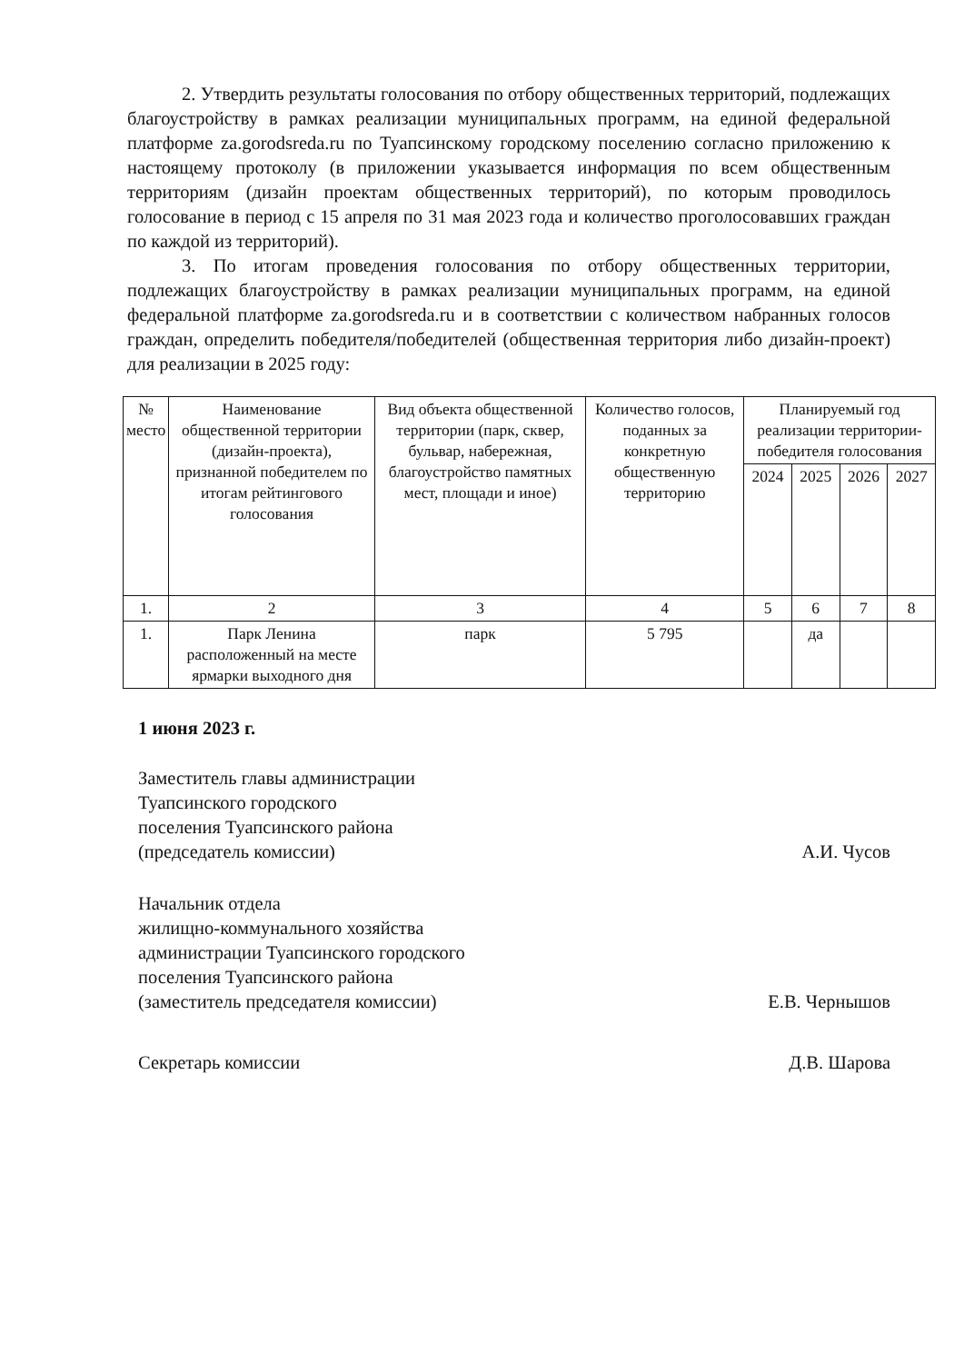2. Утвердить результаты голосования по отбору общественных территорий, подлежащих благоустройству в рамках реализации муниципальных программ, на единой федеральной платформе za.gorodsreda.ru по Туапсинскому городскому поселению согласно приложению к настоящему протоколу (в приложении указывается информация по всем общественным территориям (дизайн проектам общественных территорий), по которым проводилось голосование в период с 15 апреля по 31 мая 2023 года и количество проголосовавших граждан по каждой из территорий).
3. По итогам проведения голосования по отбору общественных территории, подлежащих благоустройству в рамках реализации муниципальных программ, на единой федеральной платформе za.gorodsreda.ru и в соответствии с количеством набранных голосов граждан, определить победителя/победителей (общественная территория либо дизайн-проект) для реализации в 2025 году:
| № место | Наименование общественной территории (дизайн-проекта), признанной победителем по итогам рейтингового голосования | Вид объекта общественной территории (парк, сквер, бульвар, набережная, благоустройство памятных мест, площади и иное) | Количество голосов, поданных за конкретную общественную территорию | Планируемый год реализации территории-победителя голосования | | | |
| --- | --- | --- | --- | --- | --- | --- | --- |
| | | | | 2024 | 2025 | 2026 | 2027 |
| 1. | 2 | 3 | 4 | 5 | 6 | 7 | 8 |
| 1. | Парк Ленина расположенный на месте ярмарки выходного дня | парк | 5 795 | | да | | |
1 июня 2023 г.
Заместитель главы администрации
Туапсинского городского
поселения Туапсинского района
(председатель комиссии)
А.И. Чусов
Начальник отдела
жилищно-коммунального хозяйства
администрации Туапсинского городского
поселения Туапсинского района
(заместитель председателя комиссии)
Е.В. Чернышов
Секретарь комиссии Д.В. Шарова